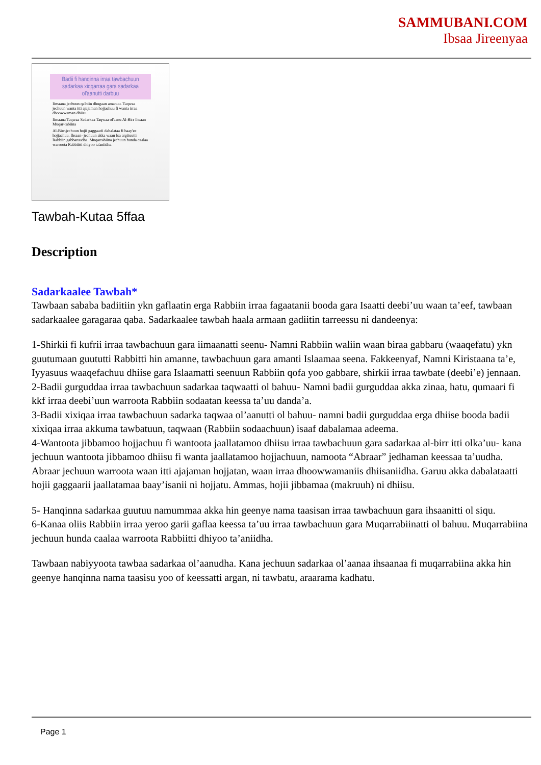SAMMUBANI.COM
Ibsaa Jireenyaa
Badii fi hanqinna irraa tawbachuun sadarkaa xiqqarraa gara sadarkaa ol'aanutti darbuu
Iimaana jechuun qalbiin dhugaan amanuu. Taqwaa jechuun wanta itti ajajaman hojjachuu fi wanta irraa dhoowwaman dhiisu.
Iimaana Taqwaa Sadarkaa Taqwaa ol'aanu Al-Birr Ihsaan Muqar-rabiina
Al-Birr-jechuun hojii gaggaarii dabalataa fi baay'ee hojjachuu. Ihsaan- jechuun akka waan Isa argituutti Rabbiin gabbaruudha. Muqarrabiina jechuun hunda caalaa warroota Rabbiitti dhiyoo ta'aniidha.
Tawbah-Kutaa 5ffaa
Description
Sadarkaalee Tawbah*
Tawbaan sababa badiitiin ykn gaflaatin erga Rabbiin irraa fagaatanii booda gara Isaatti deebi’uu waan ta’eef, tawbaan sadarkaalee garagaraa qaba. Sadarkaalee tawbah haala armaan gadiitin tarreessu ni dandeenya:
1-Shirkii fi kufrii irraa tawbachuun gara iimaanatti seenu- Namni Rabbiin waliin waan biraa gabbaru (waaqefatu) ykn guutumaan guututti Rabbitti hin amanne, tawbachuun gara amanti Islaamaa seena. Fakkeenyaf, Namni Kiristaana ta’e, Iyyasuus waaqefachuu dhiise gara Islaamatti seenuun Rabbiin qofa yoo gabbare, shirkii irraa tawbate (deebi’e) jennaan.
2-Badii gurguddaa irraa tawbachuun sadarkaa taqwaatti ol bahuu- Namni badii gurguddaa akka zinaa, hatu, qumaari fi kkf irraa deebi’uun warroota Rabbiin sodaatan keessa ta’uu danda’a.
3-Badii xixiqaa irraa tawbachuun sadarka taqwaa ol’aanutti ol bahuu- namni badii gurguddaa erga dhiise booda badii xixiqaa irraa akkuma tawbatuun, taqwaan (Rabbiin sodaachuun) isaaf dabalamaa adeema.
4-Wantoota jibbamoo hojjachuu fi wantoota jaallatamoo dhiisu irraa tawbachuun gara sadarkaa al-birr itti olka’uu- kana jechuun wantoota jibbamoo dhiisu fi wanta jaallatamoo hojjachuun, namoota “Abraar” jedhaman keessaa ta’uudha. Abraar jechuun warroota waan itti ajajaman hojjatan, waan irraa dhoowwamaniis dhiisaniidha. Garuu akka dabalataatti hojii gaggaarii jaallatamaa baay’isanii ni hojjatu. Ammas, hojii jibbamaa (makruuh) ni dhiisu.
5- Hanqinna sadarkaa guutuu namummaa akka hin geenye nama taasisan irraa tawbachuun gara ihsaanitti ol siqu.
6-Kanaa oliis Rabbiin irraa yeroo garii gaflaa keessa ta’uu irraa tawbachuun gara Muqarrabiinatti ol bahuu. Muqarrabiina jechuun hunda caalaa warroota Rabbiitti dhiyoo ta’aniidha.
Tawbaan nabiyyoota tawbaa sadarkaa ol’aanudha. Kana jechuun sadarkaa ol’aanaa ihsaanaa fi muqarrabiina akka hin geenye hanqinna nama taasisu yoo of keessatti argan, ni tawbatu, araarama kadhatu.
Page 1